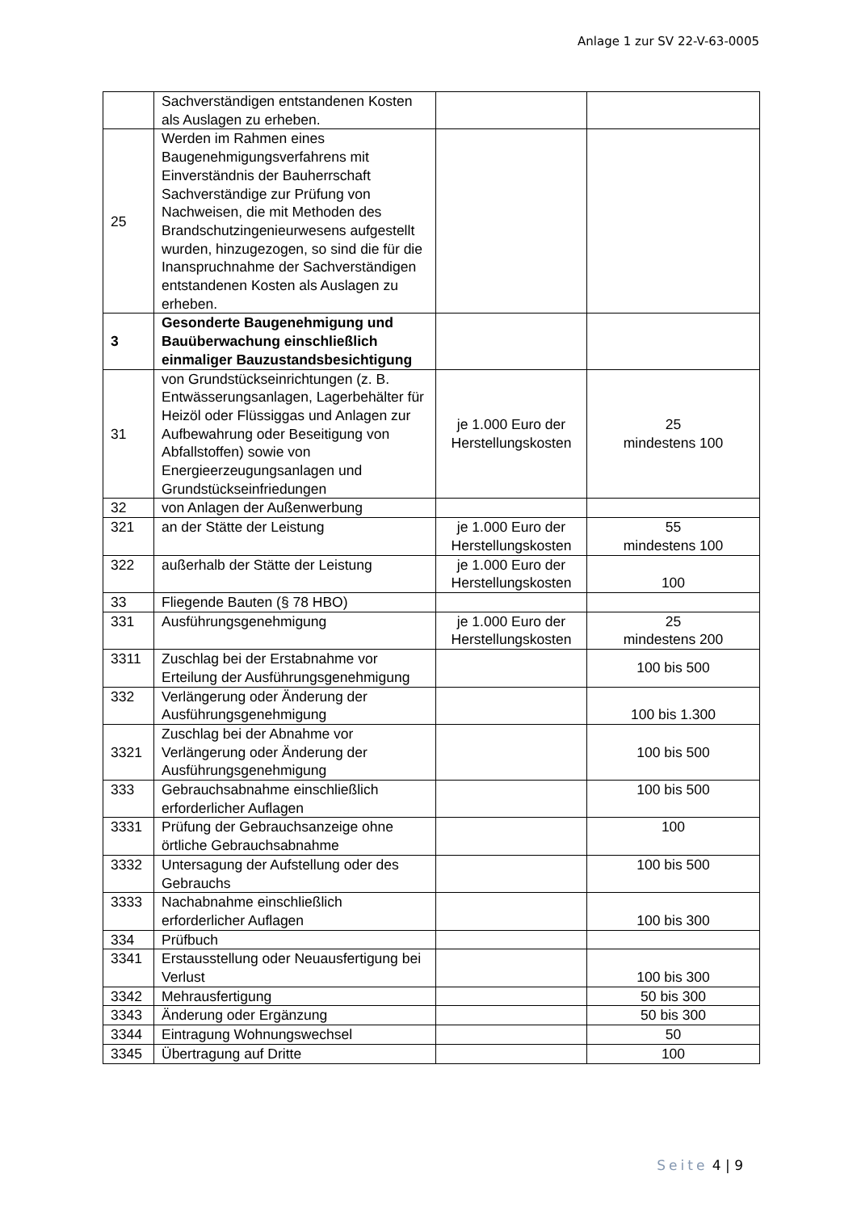Anlage 1 zur SV 22-V-63-0005
| | Sachverständigen entstandenen Kosten als Auslagen zu erheben. | | |
| 25 | Werden im Rahmen eines Baugenehmigungsverfahrens mit Einverständnis der Bauherrschaft Sachverständige zur Prüfung von Nachweisen, die mit Methoden des Brandschutzingenieurwesens aufgestellt wurden, hinzugezogen, so sind die für die Inanspruchnahme der Sachverständigen entstandenen Kosten als Auslagen zu erheben. | | |
| 3 | Gesonderte Baugenehmigung und Bauüberwachung einschließlich einmaliger Bauzustandsbesichtigung | | |
| 31 | von Grundstückseinrichtungen (z. B. Entwässerungsanlagen, Lagerbehälter für Heizöl oder Flüssiggas und Anlagen zur Aufbewahrung oder Beseitigung von Abfallstoffen) sowie von Energieerzeugungsanlagen und Grundstückseinfriedungen | je 1.000 Euro der Herstellungskosten | 25 mindestens 100 |
| 32 | von Anlagen der Außenwerbung | | |
| 321 | an der Stätte der Leistung | je 1.000 Euro der Herstellungskosten | 55 mindestens 100 |
| 322 | außerhalb der Stätte der Leistung | je 1.000 Euro der Herstellungskosten | 100 |
| 33 | Fliegende Bauten (§ 78 HBO) | | |
| 331 | Ausführungsgenehmigung | je 1.000 Euro der Herstellungskosten | 25 mindestens 200 |
| 3311 | Zuschlag bei der Erstabnahme vor Erteilung der Ausführungsgenehmigung | | 100 bis 500 |
| 332 | Verlängerung oder Änderung der Ausführungsgenehmigung | | 100 bis 1.300 |
| 3321 | Zuschlag bei der Abnahme vor Verlängerung oder Änderung der Ausführungsgenehmigung | | 100 bis 500 |
| 333 | Gebrauchsabnahme einschließlich erforderlicher Auflagen | | 100 bis 500 |
| 3331 | Prüfung der Gebrauchsanzeige ohne örtliche Gebrauchsabnahme | | 100 |
| 3332 | Untersagung der Aufstellung oder des Gebrauchs | | 100 bis 500 |
| 3333 | Nachabnahme einschließlich erforderlicher Auflagen | | 100 bis 300 |
| 334 | Prüfbuch | | |
| 3341 | Erstausstellung oder Neuausfertigung bei Verlust | | 100 bis 300 |
| 3342 | Mehrausfertigung | | 50 bis 300 |
| 3343 | Änderung oder Ergänzung | | 50 bis 300 |
| 3344 | Eintragung Wohnungswechsel | | 50 |
| 3345 | Übertragung auf Dritte | | 100 |
Seite 4 | 9